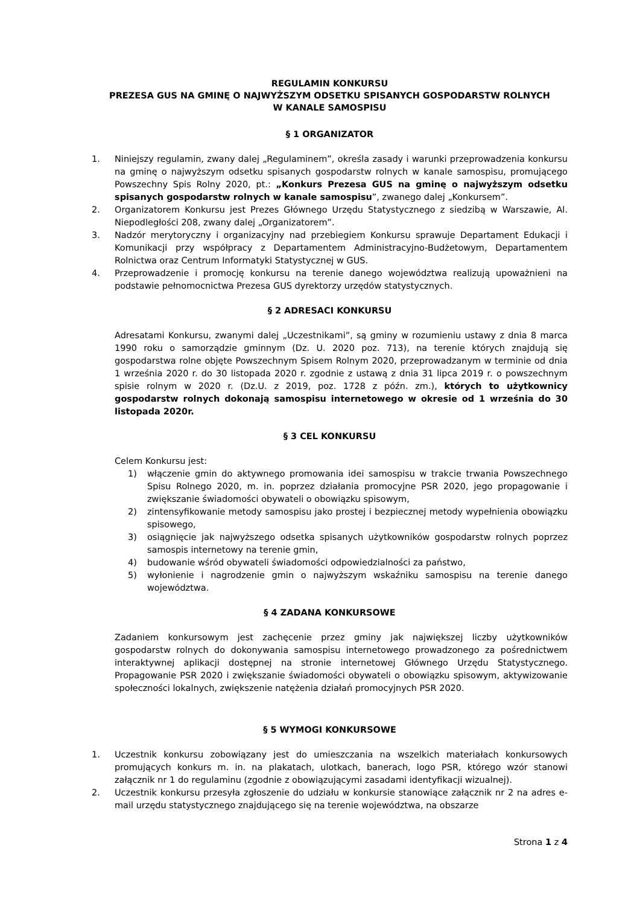REGULAMIN KONKURSU
PREZESA GUS NA GMINĘ O NAJWYŻSZYM ODSETKU SPISANYCH GOSPODARSTW ROLNYCH
W KANALE SAMOSPISU
§ 1 ORGANIZATOR
1. Niniejszy regulamin, zwany dalej „Regulaminem”, określa zasady i warunki przeprowadzenia konkursu na gminę o najwyższym odsetku spisanych gospodarstw rolnych w kanale samospisu, promującego Powszechny Spis Rolny 2020, pt.: „Konkurs Prezesa GUS na gminę o najwyższym odsetku spisanych gospodarstw rolnych w kanale samospisu”, zwanego dalej „Konkursem”.
2. Organizatorem Konkursu jest Prezes Głównego Urzędu Statystycznego z siedzibą w Warszawie, Al. Niepodległości 208, zwany dalej „Organizatorem”.
3. Nadzór merytoryczny i organizacyjny nad przebiegiem Konkursu sprawuje Departament Edukacji i Komunikacji przy współpracy z Departamentem Administracyjno-Budżetowym, Departamentem Rolnictwa oraz Centrum Informatyki Statystycznej w GUS.
4. Przeprowadzenie i promocję konkursu na terenie danego województwa realizują upoważnieni na podstawie pełnomocnictwa Prezesa GUS dyrektorzy urzędów statystycznych.
§ 2 ADRESACI KONKURSU
Adresatami Konkursu, zwanymi dalej „Uczestnikami”, są gminy w rozumieniu ustawy z dnia 8 marca 1990 roku o samorządzie gminnym (Dz. U. 2020 poz. 713), na terenie których znajdują się gospodarstwa rolne objęte Powszechnym Spisem Rolnym 2020, przeprowadzanym w terminie od dnia 1 września 2020 r. do 30 listopada 2020 r. zgodnie z ustawą z dnia 31 lipca 2019 r. o powszechnym spisie rolnym w 2020 r. (Dz.U. z 2019, poz. 1728 z późn. zm.), których to użytkownicy gospodarstw rolnych dokonają samospisu internetowego w okresie od 1 września do 30 listopada 2020r.
§ 3 CEL KONKURSU
Celem Konkursu jest:
1) włączenie gmin do aktywnego promowania idei samospisu w trakcie trwania Powszechnego Spisu Rolnego 2020, m. in. poprzez działania promocyjne PSR 2020, jego propagowanie i zwiększanie świadomości obywateli o obowiązku spisowym,
2) zintensyfikowanie metody samospisu jako prostej i bezpiecznej metody wypełnienia obowiązku spisowego,
3) osiągnięcie jak najwyższego odsetka spisanych użytkowników gospodarstw rolnych poprzez samospis internetowy na terenie gmin,
4) budowanie wśród obywateli świadomości odpowiedzialności za państwo,
5) wyłonienie i nagrodzenie gmin o najwyższym wskaźniku samospisu na terenie danego województwa.
§ 4 ZADANA KONKURSOWE
Zadaniem konkursowym jest zachęcenie przez gminy jak największej liczby użytkowników gospodarstw rolnych do dokonywania samospisu internetowego prowadzonego za pośrednictwem interaktywnej aplikacji dostępnej na stronie internetowej Głównego Urzędu Statystycznego. Propagowanie PSR 2020 i zwiększanie świadomości obywateli o obowiązku spisowym, aktywizowanie społeczności lokalnych, zwiększenie natężenia działań promocyjnych PSR 2020.
§ 5 WYMOGI KONKURSOWE
1. Uczestnik konkursu zobowiązany jest do umieszczania na wszelkich materiałach konkursowych promujących konkurs m. in. na plakatach, ulotkach, banerach, logo PSR, którego wzór stanowi załącznik nr 1 do regulaminu (zgodnie z obowiązującymi zasadami identyfikacji wizualnej).
2. Uczestnik konkursu przesyła zgłoszenie do udziału w konkursie stanowiące załącznik nr 2 na adres e-mail urzędu statystycznego znajdującego się na terenie województwa, na obszarze
Strona 1 z 4